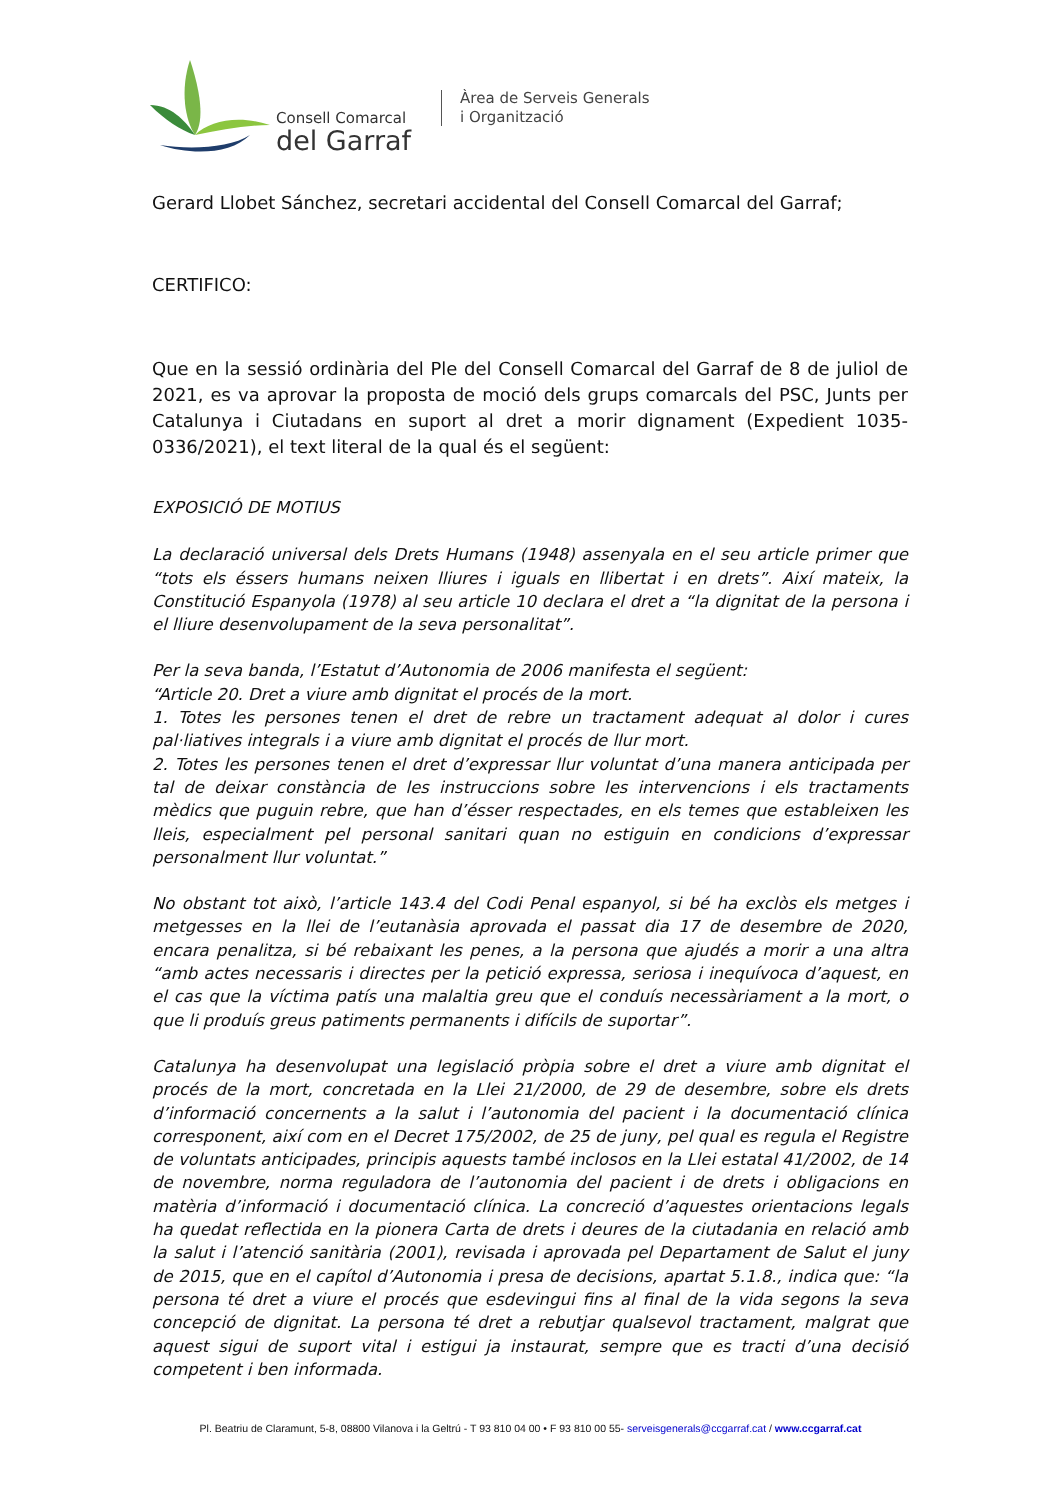Consell Comarcal
del Garraf
Àrea de Serveis Generals
i Organització
Gerard Llobet Sánchez, secretari accidental del Consell Comarcal del Garraf;
CERTIFICO:
Que en la sessió ordinària del Ple del Consell Comarcal del Garraf de 8 de juliol de 2021, es va aprovar la proposta de moció dels grups comarcals del PSC, Junts per Catalunya i Ciutadans en suport al dret a morir dignament (Expedient 1035-0336/2021), el text literal de la qual és el següent:
EXPOSICIÓ DE MOTIUS
La declaració universal dels Drets Humans (1948) assenyala en el seu article primer que “tots els éssers humans neixen lliures i iguals en llibertat i en drets”. Així mateix, la Constitució Espanyola (1978) al seu article 10 declara el dret a “la dignitat de la persona i el lliure desenvolupament de la seva personalitat”.
Per la seva banda, l’Estatut d’Autonomia de 2006 manifesta el següent:
“Article 20. Dret a viure amb dignitat el procés de la mort.
1. Totes les persones tenen el dret de rebre un tractament adequat al dolor i cures pal·liatives integrals i a viure amb dignitat el procés de llur mort.
2. Totes les persones tenen el dret d’expressar llur voluntat d’una manera anticipada per tal de deixar constància de les instruccions sobre les intervencions i els tractaments mèdics que puguin rebre, que han d’ésser respectades, en els temes que estableixen les lleis, especialment pel personal sanitari quan no estiguin en condicions d’expressar personalment llur voluntat.”
No obstant tot això, l’article 143.4 del Codi Penal espanyol, si bé ha exclòs els metges i metgesses en la llei de l’eutanàsia aprovada el passat dia 17 de desembre de 2020, encara penalitza, si bé rebaixant les penes, a la persona que ajudés a morir a una altra “amb actes necessaris i directes per la petició expressa, seriosa i inequívoca d’aquest, en el cas que la víctima patís una malaltia greu que el conduís necessàriament a la mort, o que li produís greus patiments permanents i difícils de suportar”.
Catalunya ha desenvolupat una legislació pròpia sobre el dret a viure amb dignitat el procés de la mort, concretada en la Llei 21/2000, de 29 de desembre, sobre els drets d’informació concernents a la salut i l’autonomia del pacient i la documentació clínica corresponent, així com en el Decret 175/2002, de 25 de juny, pel qual es regula el Registre de voluntats anticipades, principis aquests també inclosos en la Llei estatal 41/2002, de 14 de novembre, norma reguladora de l’autonomia del pacient i de drets i obligacions en matèria d’informació i documentació clínica. La concreció d’aquestes orientacions legals ha quedat reflectida en la pionera Carta de drets i deures de la ciutadania en relació amb la salut i l’atenció sanitària (2001), revisada i aprovada pel Departament de Salut el juny de 2015, que en el capítol d’Autonomia i presa de decisions, apartat 5.1.8., indica que: “la persona té dret a viure el procés que esdevingui fins al final de la vida segons la seva concepció de dignitat. La persona té dret a rebutjar qualsevol tractament, malgrat que aquest sigui de suport vital i estigui ja instaurat, sempre que es tracti d’una decisió competent i ben informada.
Pl. Beatriu de Claramunt, 5-8, 08800 Vilanova i la Geltrú - T 93 810 04 00 • F 93 810 00 55- serveisgenerals@ccgarraf.cat / www.ccgarraf.cat